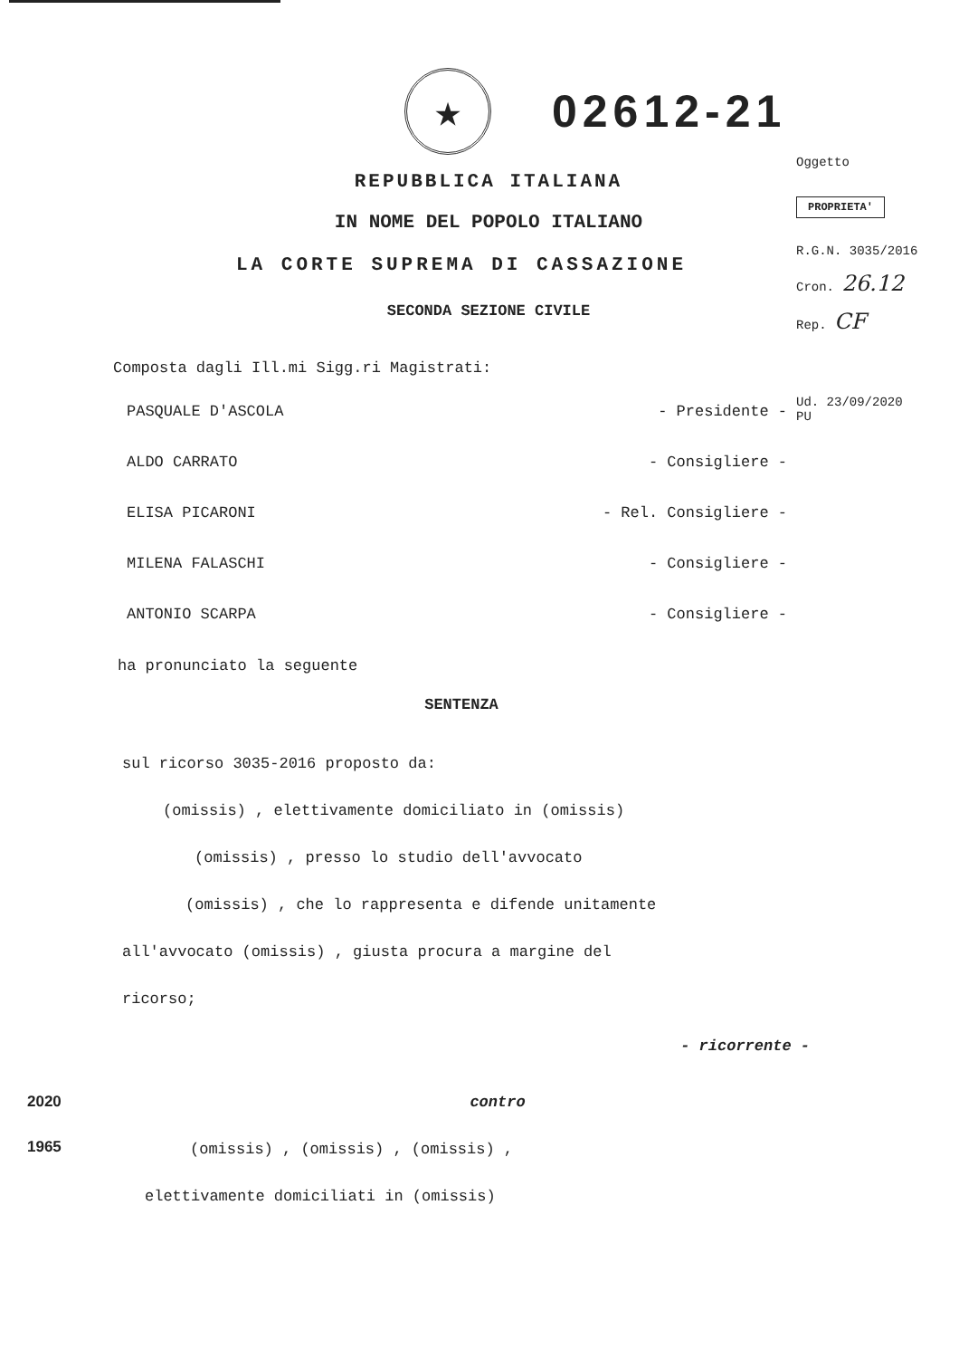★
02612-21
REPUBBLICA ITALIANA
IN NOME DEL POPOLO ITALIANO
LA CORTE SUPREMA DI CASSAZIONE
SECONDA SEZIONE CIVILE
Oggetto
PROPRIETA'
R.G.N. 3035/2016
Cron. 26.12
Rep. CF
Composta dagli Ill.mi Sigg.ri Magistrati:
PASQUALE D'ASCOLA - Presidente -
ALDO CARRATO - Consigliere -
ELISA PICARONI - Rel. Consigliere -
MILENA FALASCHI - Consigliere -
ANTONIO SCARPA - Consigliere -
Ud. 23/09/2020
PU
ha pronunciato la seguente
SENTENZA
sul ricorso 3035-2016 proposto da:
(omissis) , elettivamente domiciliato in (omissis)
(omissis) , presso lo studio dell'avvocato
(omissis) , che lo rappresenta e difende unitamente
all'avvocato (omissis) , giusta procura a margine del
ricorso;
- ricorrente -
2020
1965
contro
(omissis) , (omissis) , (omissis) ,
elettivamente domiciliati in (omissis)